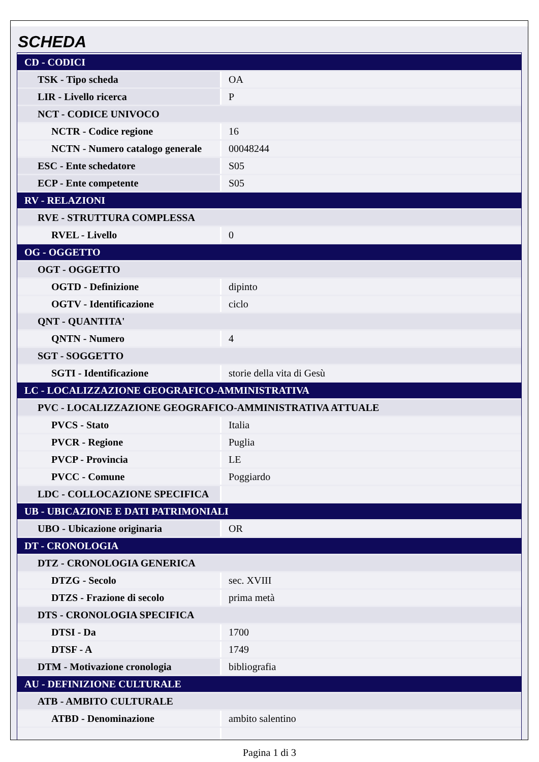SCHEDA
| CD - CODICI | |
| TSK - Tipo scheda | OA |
| LIR - Livello ricerca | P |
| NCT - CODICE UNIVOCO | |
| NCTR - Codice regione | 16 |
| NCTN - Numero catalogo generale | 00048244 |
| ESC - Ente schedatore | S05 |
| ECP - Ente competente | S05 |
| RV - RELAZIONI | |
| RVE - STRUTTURA COMPLESSA | |
| RVEL - Livello | 0 |
| OG - OGGETTO | |
| OGT - OGGETTO | |
| OGTD - Definizione | dipinto |
| OGTV - Identificazione | ciclo |
| QNT - QUANTITA' | |
| QNTN - Numero | 4 |
| SGT - SOGGETTO | |
| SGTI - Identificazione | storie della vita di Gesù |
| LC - LOCALIZZAZIONE GEOGRAFICO-AMMINISTRATIVA | |
| PVC - LOCALIZZAZIONE GEOGRAFICO-AMMINISTRATIVA ATTUALE | |
| PVCS - Stato | Italia |
| PVCR - Regione | Puglia |
| PVCP - Provincia | LE |
| PVCC - Comune | Poggiardo |
| LDC - COLLOCAZIONE SPECIFICA | |
| UB - UBICAZIONE E DATI PATRIMONIALI | |
| UBO - Ubicazione originaria | OR |
| DT - CRONOLOGIA | |
| DTZ - CRONOLOGIA GENERICA | |
| DTZG - Secolo | sec. XVIII |
| DTZS - Frazione di secolo | prima metà |
| DTS - CRONOLOGIA SPECIFICA | |
| DTSI - Da | 1700 |
| DTSF - A | 1749 |
| DTM - Motivazione cronologia | bibliografia |
| AU - DEFINIZIONE CULTURALE | |
| ATB - AMBITO CULTURALE | |
| ATBD - Denominazione | ambito salentino |
Pagina 1 di 3